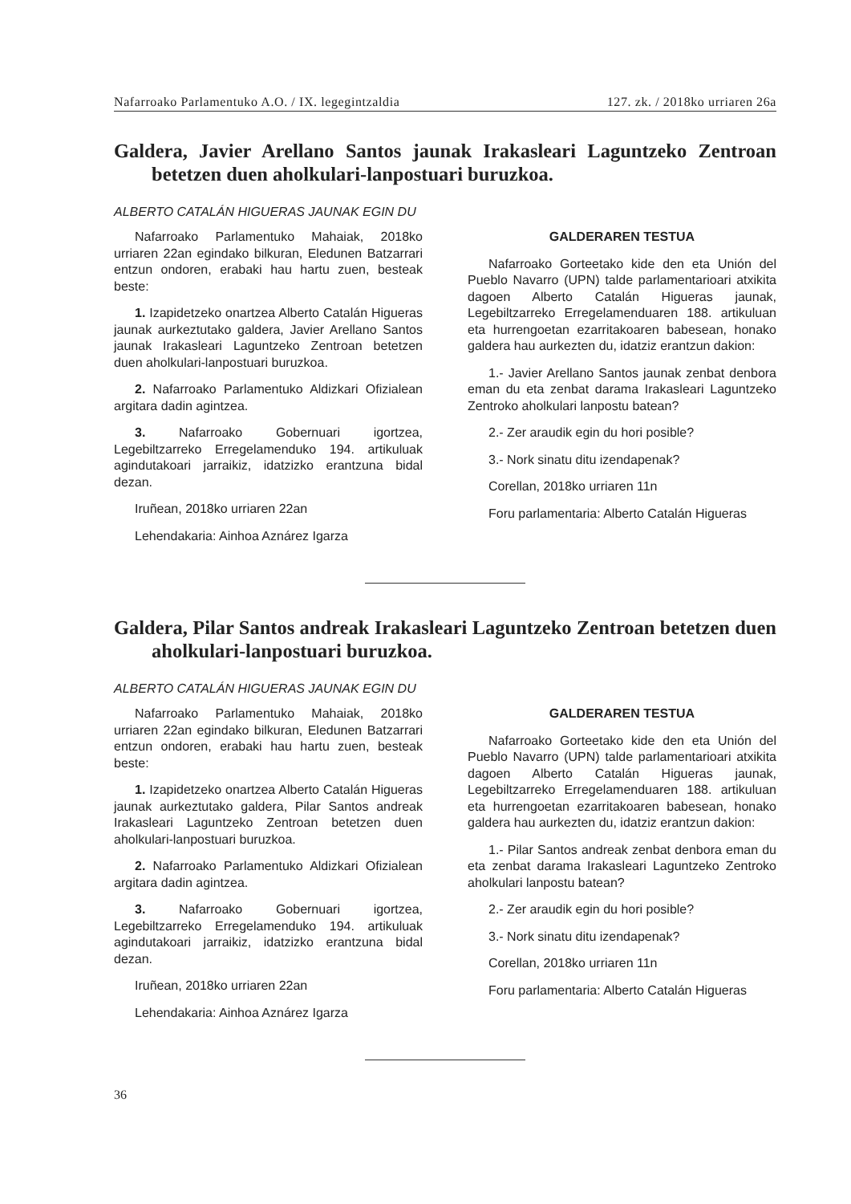Nafarroako Parlamentuko A.O. / IX. legegintzaldia 127. zk. / 2018ko urriaren 26a
Galdera, Javier Arellano Santos jaunak Irakasleari Laguntzeko Zentroan betetzen duen aholkulari-lanpostuari buruzkoa.
ALBERTO CATALÁN HIGUERAS JAUNAK EGIN DU
Nafarroako Parlamentuko Mahaiak, 2018ko urriaren 22an egindako bilkuran, Eledunen Batzarrari entzun ondoren, erabaki hau hartu zuen, besteak beste:
1. Izapidetzeko onartzea Alberto Catalán Higueras jaunak aurkeztutako galdera, Javier Arellano Santos jaunak Irakasleari Laguntzeko Zentroan betetzen duen aholkulari-lanpostuari buruzkoa.
2. Nafarroako Parlamentuko Aldizkari Ofizialean argitara dadin agintzea.
3. Nafarroako Gobernuari igortzea, Legebiltzarreko Erregelamenduko 194. artikuluak agindutakoari jarraikiz, idatzizko erantzuna bidal dezan.
Iruñean, 2018ko urriaren 22an
Lehendakaria: Ainhoa Aznárez Igarza
GALDERAREN TESTUA
Nafarroako Gorteetako kide den eta Unión del Pueblo Navarro (UPN) talde parlamentarioari atxikita dagoen Alberto Catalán Higueras jaunak, Legebiltzarreko Erregelamenduaren 188. artikuluan eta hurrengoetan ezarritakoaren babesean, honako galdera hau aurkezten du, idatziz erantzun dakion:
1.- Javier Arellano Santos jaunak zenbat denbora eman du eta zenbat darama Irakasleari Laguntzeko Zentroko aholkulari lanpostu batean?
2.- Zer araudik egin du hori posible?
3.- Nork sinatu ditu izendapenak?
Corellan, 2018ko urriaren 11n
Foru parlamentaria: Alberto Catalán Higueras
Galdera, Pilar Santos andreak Irakasleari Laguntzeko Zentroan betetzen duen aholkulari-lanpostuari buruzkoa.
ALBERTO CATALÁN HIGUERAS JAUNAK EGIN DU
Nafarroako Parlamentuko Mahaiak, 2018ko urriaren 22an egindako bilkuran, Eledunen Batzarrari entzun ondoren, erabaki hau hartu zuen, besteak beste:
1. Izapidetzeko onartzea Alberto Catalán Higueras jaunak aurkeztutako galdera, Pilar Santos andreak Irakasleari Laguntzeko Zentroan betetzen duen aholkulari-lanpostuari buruzkoa.
2. Nafarroako Parlamentuko Aldizkari Ofizialean argitara dadin agintzea.
3. Nafarroako Gobernuari igortzea, Legebiltzarreko Erregelamenduko 194. artikuluak agindutakoari jarraikiz, idatzizko erantzuna bidal dezan.
Iruñean, 2018ko urriaren 22an
Lehendakaria: Ainhoa Aznárez Igarza
GALDERAREN TESTUA
Nafarroako Gorteetako kide den eta Unión del Pueblo Navarro (UPN) talde parlamentarioari atxikita dagoen Alberto Catalán Higueras jaunak, Legebiltzarreko Erregelamenduaren 188. artikuluan eta hurrengoetan ezarritakoaren babesean, honako galdera hau aurkezten du, idatziz erantzun dakion:
1.- Pilar Santos andreak zenbat denbora eman du eta zenbat darama Irakasleari Laguntzeko Zentroko aholkulari lanpostu batean?
2.- Zer araudik egin du hori posible?
3.- Nork sinatu ditu izendapenak?
Corellan, 2018ko urriaren 11n
Foru parlamentaria: Alberto Catalán Higueras
36